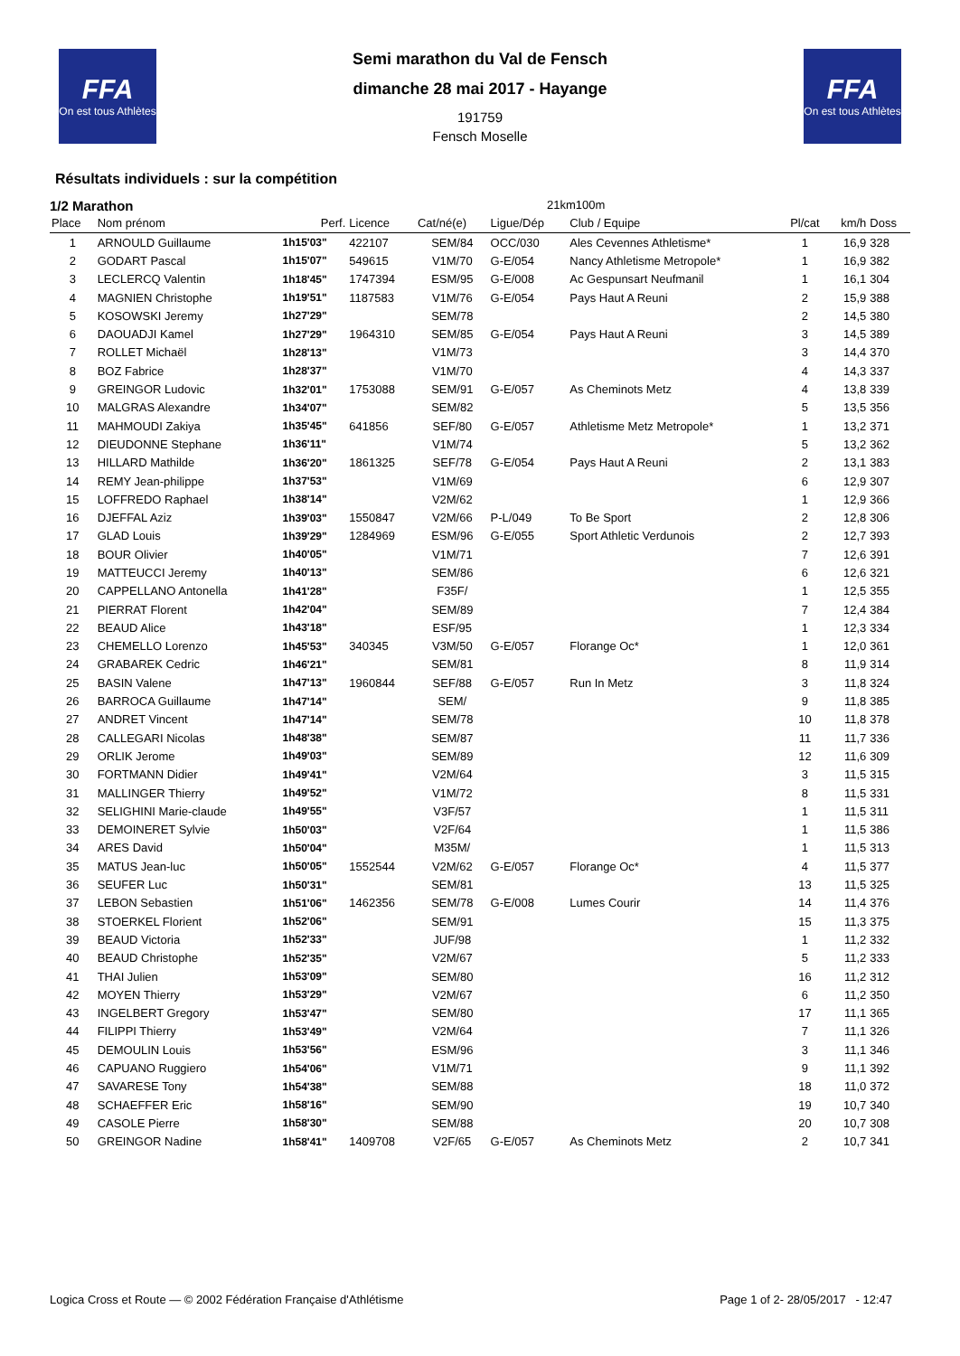FFA
On est tous Athlètes
FFA
On est tous Athlètes
Semi marathon du Val de Fensch
dimanche 28 mai 2017 - Hayange
191759
Fensch Moselle
Résultats individuels : sur la compétition
1/2 Marathon 21km100m
| Place | Nom prénom | Perf. | Licence | Cat/né(e) | Ligue/Dép | Club / Equipe | Pl/cat | km/h | Doss |
| --- | --- | --- | --- | --- | --- | --- | --- | --- | --- |
| 1 | ARNOULD Guillaume | 1h15'03" | 422107 | SEM/84 | OCC/030 | Ales Cevennes Athletisme* | 1 | 16,9 | 328 |
| 2 | GODART Pascal | 1h15'07" | 549615 | V1M/70 | G-E/054 | Nancy Athletisme Metropole* | 1 | 16,9 | 382 |
| 3 | LECLERCQ Valentin | 1h18'45" | 1747394 | ESM/95 | G-E/008 | Ac Gespunsart Neufmanil | 1 | 16,1 | 304 |
| 4 | MAGNIEN Christophe | 1h19'51" | 1187583 | V1M/76 | G-E/054 | Pays Haut A Reuni | 2 | 15,9 | 388 |
| 5 | KOSOWSKI Jeremy | 1h27'29" | | SEM/78 | | | 2 | 14,5 | 380 |
| 6 | DAOUADJI Kamel | 1h27'29" | 1964310 | SEM/85 | G-E/054 | Pays Haut A Reuni | 3 | 14,5 | 389 |
| 7 | ROLLET Michaël | 1h28'13" | | V1M/73 | | | 3 | 14,4 | 370 |
| 8 | BOZ Fabrice | 1h28'37" | | V1M/70 | | | 4 | 14,3 | 337 |
| 9 | GREINGOR Ludovic | 1h32'01" | 1753088 | SEM/91 | G-E/057 | As Cheminots Metz | 4 | 13,8 | 339 |
| 10 | MALGRAS Alexandre | 1h34'07" | | SEM/82 | | | 5 | 13,5 | 356 |
| 11 | MAHMOUDI Zakiya | 1h35'45" | 641856 | SEF/80 | G-E/057 | Athletisme Metz Metropole* | 1 | 13,2 | 371 |
| 12 | DIEUDONNE Stephane | 1h36'11" | | V1M/74 | | | 5 | 13,2 | 362 |
| 13 | HILLARD Mathilde | 1h36'20" | 1861325 | SEF/78 | G-E/054 | Pays Haut A Reuni | 2 | 13,1 | 383 |
| 14 | REMY Jean-philippe | 1h37'53" | | V1M/69 | | | 6 | 12,9 | 307 |
| 15 | LOFFREDO Raphael | 1h38'14" | | V2M/62 | | | 1 | 12,9 | 366 |
| 16 | DJEFFAL Aziz | 1h39'03" | 1550847 | V2M/66 | P-L/049 | To Be Sport | 2 | 12,8 | 306 |
| 17 | GLAD Louis | 1h39'29" | 1284969 | ESM/96 | G-E/055 | Sport Athletic Verdunois | 2 | 12,7 | 393 |
| 18 | BOUR Olivier | 1h40'05" | | V1M/71 | | | 7 | 12,6 | 391 |
| 19 | MATTEUCCI Jeremy | 1h40'13" | | SEM/86 | | | 6 | 12,6 | 321 |
| 20 | CAPPELLANO Antonella | 1h41'28" | | F35F/ | | | 1 | 12,5 | 355 |
| 21 | PIERRAT Florent | 1h42'04" | | SEM/89 | | | 7 | 12,4 | 384 |
| 22 | BEAUD Alice | 1h43'18" | | ESF/95 | | | 1 | 12,3 | 334 |
| 23 | CHEMELLO Lorenzo | 1h45'53" | 340345 | V3M/50 | G-E/057 | Florange Oc* | 1 | 12,0 | 361 |
| 24 | GRABAREK Cedric | 1h46'21" | | SEM/81 | | | 8 | 11,9 | 314 |
| 25 | BASIN Valene | 1h47'13" | 1960844 | SEF/88 | G-E/057 | Run In Metz | 3 | 11,8 | 324 |
| 26 | BARROCA Guillaume | 1h47'14" | | SEM/ | | | 9 | 11,8 | 385 |
| 27 | ANDRET Vincent | 1h47'14" | | SEM/78 | | | 10 | 11,8 | 378 |
| 28 | CALLEGARI Nicolas | 1h48'38" | | SEM/87 | | | 11 | 11,7 | 336 |
| 29 | ORLIK Jerome | 1h49'03" | | SEM/89 | | | 12 | 11,6 | 309 |
| 30 | FORTMANN Didier | 1h49'41" | | V2M/64 | | | 3 | 11,5 | 315 |
| 31 | MALLINGER Thierry | 1h49'52" | | V1M/72 | | | 8 | 11,5 | 331 |
| 32 | SELIGHINI Marie-claude | 1h49'55" | | V3F/57 | | | 1 | 11,5 | 311 |
| 33 | DEMOINERET Sylvie | 1h50'03" | | V2F/64 | | | 1 | 11,5 | 386 |
| 34 | ARES David | 1h50'04" | | M35M/ | | | 1 | 11,5 | 313 |
| 35 | MATUS Jean-luc | 1h50'05" | 1552544 | V2M/62 | G-E/057 | Florange Oc* | 4 | 11,5 | 377 |
| 36 | SEUFER Luc | 1h50'31" | | SEM/81 | | | 13 | 11,5 | 325 |
| 37 | LEBON Sebastien | 1h51'06" | 1462356 | SEM/78 | G-E/008 | Lumes Courir | 14 | 11,4 | 376 |
| 38 | STOERKEL Florient | 1h52'06" | | SEM/91 | | | 15 | 11,3 | 375 |
| 39 | BEAUD Victoria | 1h52'33" | | JUF/98 | | | 1 | 11,2 | 332 |
| 40 | BEAUD Christophe | 1h52'35" | | V2M/67 | | | 5 | 11,2 | 333 |
| 41 | THAI Julien | 1h53'09" | | SEM/80 | | | 16 | 11,2 | 312 |
| 42 | MOYEN Thierry | 1h53'29" | | V2M/67 | | | 6 | 11,2 | 350 |
| 43 | INGELBERT Gregory | 1h53'47" | | SEM/80 | | | 17 | 11,1 | 365 |
| 44 | FILIPPI Thierry | 1h53'49" | | V2M/64 | | | 7 | 11,1 | 326 |
| 45 | DEMOULIN Louis | 1h53'56" | | ESM/96 | | | 3 | 11,1 | 346 |
| 46 | CAPUANO Ruggiero | 1h54'06" | | V1M/71 | | | 9 | 11,1 | 392 |
| 47 | SAVARESE Tony | 1h54'38" | | SEM/88 | | | 18 | 11,0 | 372 |
| 48 | SCHAEFFER Eric | 1h58'16" | | SEM/90 | | | 19 | 10,7 | 340 |
| 49 | CASOLE Pierre | 1h58'30" | | SEM/88 | | | 20 | 10,7 | 308 |
| 50 | GREINGOR Nadine | 1h58'41" | 1409708 | V2F/65 | G-E/057 | As Cheminots Metz | 2 | 10,7 | 341 |
Logica Cross et Route — © 2002 Fédération Française d'Athlétisme Page 1 of 2- 28/05/2017 - 12:47